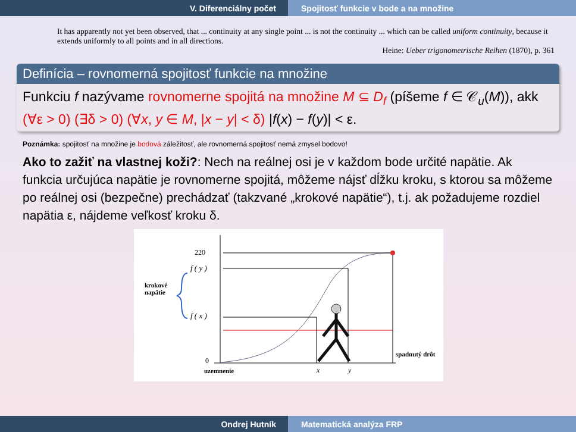V. Diferenciálny počet Spojitosť funkcie v bode a na množine
It has apparently not yet been observed, that ... continuity at any single point ... is not the continuity ... which can be called uniform continuity, because it extends uniformly to all points and in all directions.
Heine: Ueber trigonometrische Reihen (1870), p. 361
Definícia – rovnomerná spojitosť funkcie na množine
Funkciu f nazývame rovnomerne spojitá na množine M ⊆ D<sub>f</sub> (píšeme f ∈ 𝒞<sub>u</sub>(M)), akk (∀ε > 0) (∃δ > 0) (∀x, y ∈ M, |x − y| < δ) |f(x) − f(y)| < ε.
Poznámka: spojitosť na množine je bodová záležitosť, ale rovnomerná spojitosť nemá zmysel bodovo!
Ako to zažiť na vlastnej koži?: Nech na reálnej osi je v každom bode určité napätie. Ak funkcia určujúca napätie je rovnomerne spojitá, môžeme nájsť dĺžku kroku, s ktorou sa môžeme po reálnej osi (bezpečne) prechádzať (takzvané „krokové napätie“), t.j. ak požadujeme rozdiel napätia ε, nájdeme veľkosť kroku δ.
220
f ( y )
f ( x )
krokové
napätie
0
uzemnenie x y
spadnutý drôt
Ondrej Hutník Matematická analýza FRP